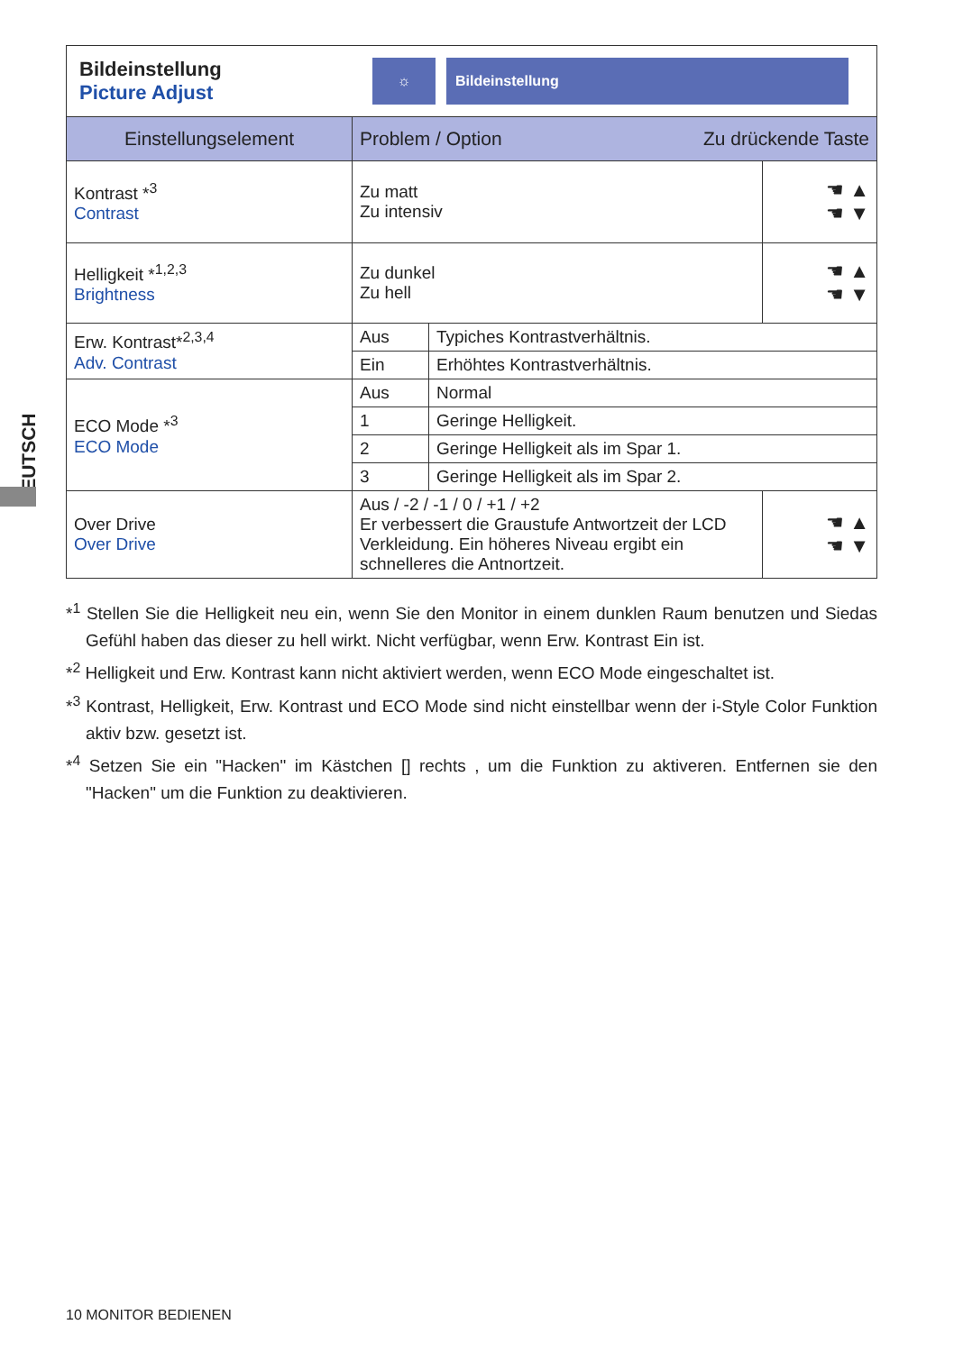DEUTSCH
Bildeinstellung
Picture Adjust
☼ Bildeinstellung
| Einstellungselement | Problem / Option Zu drückende Taste | | |
| --- | --- | --- | --- |
| Kontrast *<sup>3</sup> Contrast | Zu matt Zu intensiv | | ☚ ▲ ☚ ▼ |
| Helligkeit *<sup>1,2,3</sup> Brightness | Zu dunkel Zu hell | | ☚ ▲ ☚ ▼ |
| Erw. Kontrast*<sup>2,3,4</sup> Adv. Contrast | Aus | Typiches Kontrastverhältnis. | |
| | Ein | Erhöhtes Kontrastverhältnis. | |
| ECO Mode *<sup>3</sup> ECO Mode | Aus | Normal | |
| | 1 | Geringe Helligkeit. | |
| | 2 | Geringe Helligkeit als im Spar 1. | |
| | 3 | Geringe Helligkeit als im Spar 2. | |
| Over Drive Over Drive | Aus / -2 / -1 / 0 / +1 / +2 Er verbessert die Graustufe Antwortzeit der LCD Verkleidung. Ein höheres Niveau ergibt ein schnelleres die Antnortzeit. | | ☚ ▲ ☚ ▼ |
*<sup>1</sup> Stellen Sie die Helligkeit neu ein, wenn Sie den Monitor in einem dunklen Raum benutzen und Siedas Gefühl haben das dieser zu hell wirkt. Nicht verfügbar, wenn Erw. Kontrast Ein ist.
*<sup>2</sup> Helligkeit und Erw. Kontrast kann nicht aktiviert werden, wenn ECO Mode eingeschaltet ist.
*<sup>3</sup> Kontrast, Helligkeit, Erw. Kontrast und ECO Mode sind nicht einstellbar wenn der i-Style Color Funktion aktiv bzw. gesetzt ist.
*<sup>4</sup> Setzen Sie ein "Hacken" im Kästchen [] rechts , um die Funktion zu aktiveren. Entfernen sie den "Hacken" um die Funktion zu deaktivieren.
10 MONITOR BEDIENEN